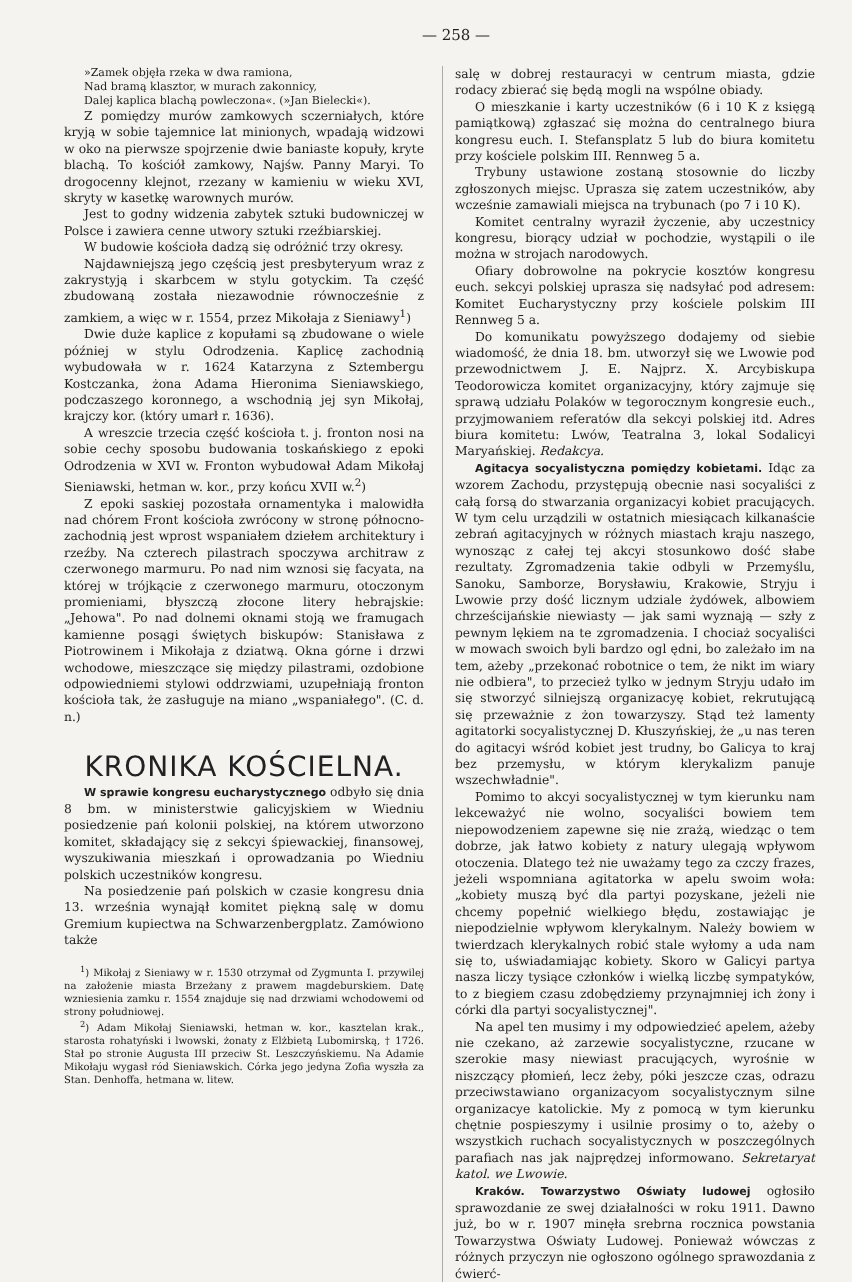— 258 —
»Zamek objęła rzeka w dwa ramiona,
Nad bramą klasztor, w murach zakonnicy,
Dalej kaplica blachą powleczona«. (»Jan Bielecki«).
Z pomiędzy murów zamkowych sczerniałych, które kryją w sobie tajemnice lat minionych, wpadają widzowi w oko na pierwsze spojrzenie dwie baniaste kopuły, kryte blachą. To kościół zamkowy, Najśw. Panny Maryi. To drogocenny klejnot, rzezany w kamieniu w wieku XVI, skryty w kasetkę warownych murów.
Jest to godny widzenia zabytek sztuki budowniczej w Polsce i zawiera cenne utwory sztuki rzeźbiarskiej.
W budowie kościoła dadzą się odróżnić trzy okresy.
Najdawniejszą jego częścią jest presbyteryum wraz z zakrystyją i skarbcem w stylu gotyckim. Ta część zbudowaną została niezawodnie równocześnie z zamkiem, a więc w r. 1554, przez Mikołaja z Sieniawy<sup>1</sup>)
Dwie duże kaplice z kopułami są zbudowane o wiele później w stylu Odrodzenia. Kaplicę zachodnią wybudowała w r. 1624 Katarzyna z Sztembergu Kostczanka, żona Adama Hieronima Sieniawskiego, podczaszego koronnego, a wschodnią jej syn Mikołaj, krajczy kor. (który umarł r. 1636).
A wreszcie trzecia część kościoła t. j. fronton nosi na sobie cechy sposobu budowania toskańskiego z epoki Odrodzenia w XVI w. Fronton wybudował Adam Mikołaj Sieniawski, hetman w. kor., przy końcu XVII w.<sup>2</sup>)
Z epoki saskiej pozostała ornamentyka i malowidła nad chórem Front kościoła zwrócony w stronę północno-zachodnią jest wprost wspaniałem dziełem architektury i rzeźby. Na czterech pilastrach spoczywa architraw z czerwonego marmuru. Po nad nim wznosi się facyata, na której w trójkącie z czerwonego marmuru, otoczonym promieniami, błyszczą złocone litery hebrajskie: „Jehowa". Po nad dolnemi oknami stoją we framugach kamienne posągi świętych biskupów: Stanisława z Piotrowinem i Mikołaja z dziatwą. Okna górne i drzwi wchodowe, mieszczące się między pilastrami, ozdobione odpowiednie­mi stylowi oddrzwiami, uzupełniają fronton kościoła tak, że zasługuje na miano „wspaniałego". (C. d. n.)
KRONIKA KOŚCIELNA.
W sprawie kongresu eucharystycznego odbyło się dnia 8 bm. w ministerstwie galicyjskiem w Wiedniu posiedzenie pań kolonii polskiej, na którem utworzono komitet, składający się z sekcyi śpiewackiej, finansowej, wyszukiwania mieszkań i oprowadzania po Wiedniu polskich uczestników kongresu.
Na posiedzenie pań polskich w czasie kongresu dnia 13. września wynajął komitet piękną salę w domu Gremium kupiectwa na Schwarzenbergplatz. Zamówiono także
<sup>1</sup>) Mikołaj z Sieniawy w r. 1530 otrzymał od Zygmunta I. przywilej na założenie miasta Brzeżany z prawem magdeburskiem. Datę wzniesienia zamku r. 1554 znajduje się nad drzwiami wchodowemi od strony południowej.
<sup>2</sup>) Adam Mikołaj Sieniawski, hetman w. kor., kasztelan krak., starosta rohatyński i lwowski, żonaty z Elżbietą Lubomirską, † 1726. Stał po stronie Augusta III przeciw St. Leszczyńskiemu. Na Adamie Mikołaju wygasł ród Sieniawskich. Córka jego jedyna Zofia wyszła za Stan. Denhoffa, hetmana w. litew.
salę w dobrej restauracyi w centrum miasta, gdzie rodacy zbierać się będą mogli na wspólne obiady.
O mieszkanie i karty uczestników (6 i 10 K z księgą pamiątkową) zgłaszać się można do centralnego biura kongresu euch. I. Stefansplatz 5 lub do biura komitetu przy kościele polskim III. Rennweg 5 a.
Trybuny ustawione zostaną stosownie do liczby zgłoszonych miejsc. Uprasza się zatem uczestników, aby wcześnie zamawiali miejsca na trybunach (po 7 i 10 K).
Komitet centralny wyraził życzenie, aby uczestnicy kongresu, biorący udział w pochodzie, wystąpili o ile można w strojach narodowych.
Ofiary dobrowolne na pokrycie kosztów kongresu euch. sekcyi polskiej uprasza się nadsyłać pod adresem: Komitet Eucharystyczny przy kościele polskim III Rennweg 5 a.
Do komunikatu powyższego dodajemy od siebie wiadomość, że dnia 18. bm. utworzył się we Lwowie pod przewodnictwem J. E. Najprz. X. Arcybiskupa Teodorowicza komitet organizacyjny, który zajmuje się sprawą udziału Polaków w tegorocznym kongresie euch., przyjmowaniem referatów dla sekcyi polskiej itd. Adres biura komitetu: Lwów, Teatralna 3, lokal Sodalicyi Maryańskiej. Redakcya.
Agitacya socyalistyczna pomiędzy kobietami. Idąc za wzorem Zachodu, przystępują obecnie nasi socyaliści z całą forsą do stwarzania organizacyi kobiet pracujących. W tym celu urządzili w ostatnich miesiącach kilkanaście zebrań agitacyjnych w różnych miastach kraju naszego, wyno­sząc z całej tej akcyi stosunkowo dość słabe rezultaty. Zgromadzenia takie odbyli w Przemyślu, Sanoku, Samborze, Borysławiu, Krakowie, Stryju i Lwowie przy dość licznym udziale żydówek, albowiem chrześcijańskie niewiasty — jak sami wyznają — szły z pewnym lękiem na te zgromadzenia. I chociaż socyaliści w mowach swoich byli bardzo ogl ędni, bo zależało im na tem, ażeby „przekonać robotnice o tem, że nikt im wiary nie odbiera", to przecież tylko w jednym Stryju udało im się stworzyć silniejszą organizacyę kobiet, rekrutującą się przeważnie z żon towarzyszy. Stąd też lamenty agitatorki socyalistycznej D. Kłuszyńskiej, że „u nas teren do agitacyi wśród kobiet jest trudny, bo Galicya to kraj bez przemysłu, w którym klerykalizm panuje wszechwładnie".
Pomimo to akcyi socyalistycznej w tym kierunku nam lekceważyć nie wolno, socyaliści bowiem tem niepowodzeniem zapewne się nie zrażą, wiedząc o tem dobrze, jak łatwo kobiety z natury ulegają wpływom otoczenia. Dlatego też nie uważamy tego za czczy frazes, jeżeli wspomniana agitatorka w apelu swoim woła: „kobiety muszą być dla partyi pozyskane, jeżeli nie chcemy popełnić wielkiego błędu, zostawiając je niepodzielnie wpływom klerykalnym. Należy bowiem w twierdzach klerykalnych robić stale wyłomy a uda nam się to, uświadamiając kobiety. Skoro w Galicyi partya nasza liczy tysiące członków i wielką liczbę sympatyków, to z biegiem czasu zdobędziemy przynajmniej ich żony i córki dla partyi socyalistycznej".
Na apel ten musimy i my odpowiedzieć apelem, ażeby nie czekano, aż zarzewie socyalistyczne, rzucane w szerokie masy niewiast pracujących, wyrośnie w niszczący płomień, lecz żeby, póki jeszcze czas, odrazu przeciwstawiano organizacyom socyalistycznym silne organizacye katolickie. My z pomocą w tym kierunku chętnie pospieszymy i usilnie prosimy o to, ażeby o wszystkich ruchach socyalistycznych w poszczególnych parafiach nas jak najprędzej informowano. Sekretaryat katol. we Lwowie.
Kraków. Towarzystwo Oświaty ludowej ogłosiło sprawozdanie ze swej działalności w roku 1911. Dawno już, bo w r. 1907 minęła srebrna rocznica powstania Towarzystwa Oświaty Ludowej. Ponieważ wówczas z różnych przyczyn nie ogłoszono ogólnego sprawozdania z ćwierć-